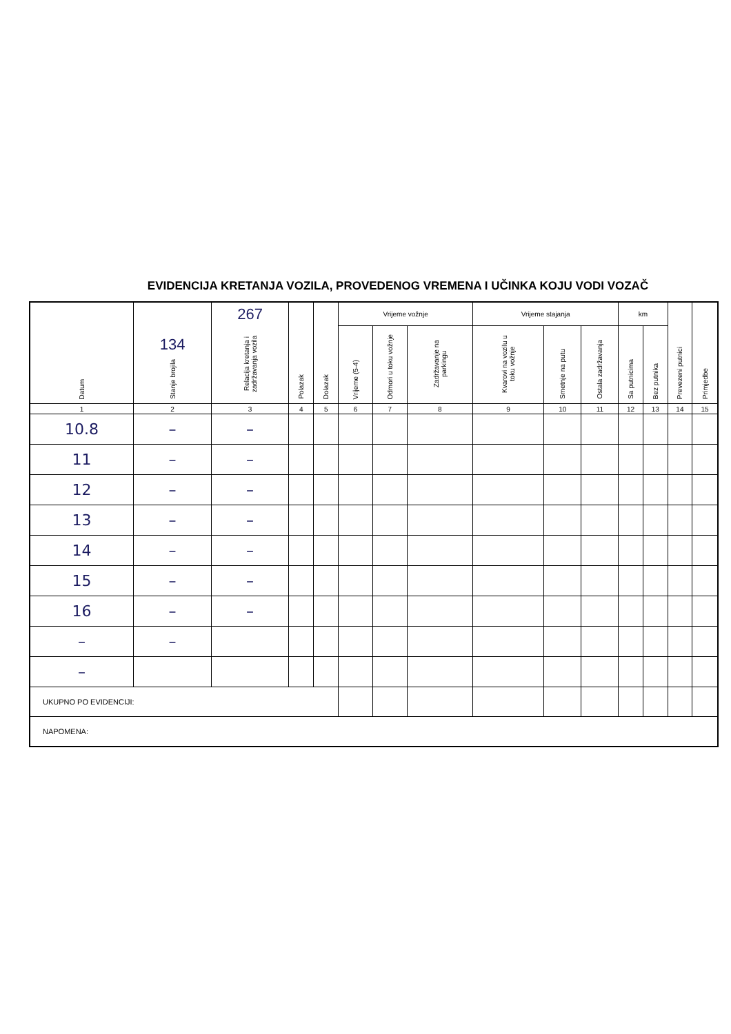EVIDENCIJA KRETANJA VOZILA, PROVEDENOG VREMENA I UČINKA KOJU VODI VOZAČ
| Datum | 134 Stanje brojila | 267 Relacija kretanja i zadržavanja vozila | Polazak | Dolazak | Vrijeme vožnje | | | Vrijeme stajanja | | | km | | Prevezeni putnici | Primjedbe |
| --- | --- | --- | --- | --- | --- | --- | --- | --- | --- | --- | --- | --- | --- | --- |
| | | | | | Vrijeme (5-4) | Odmori u toku vožnje | Zadržavanje na parkingu | Kvarovi na vozilu u toku vožnje | Smetnje na putu | Ostala zadržavanja | Sa putnicima | Bez putnika | | |
| 1 | 2 | 3 | 4 | 5 | 6 | 7 | 8 | 9 | 10 | 11 | 12 | 13 | 14 | 15 |
| 10.8 | – | – | | | | | | | | | | | | |
| 11 | – | – | | | | | | | | | | | | |
| 12 | – | – | | | | | | | | | | | | |
| 13 | – | – | | | | | | | | | | | | |
| 14 | – | – | | | | | | | | | | | | |
| 15 | – | – | | | | | | | | | | | | |
| 16 | – | – | | | | | | | | | | | | |
| – | – | | | | | | | | | | | | | |
| – | | | | | | | | | | | | | | |
| UKUPNO PO EVIDENCIJI: | | | | | | | | | | | | | | |
| NAPOMENA: | | | | | | | | | | | | | | |